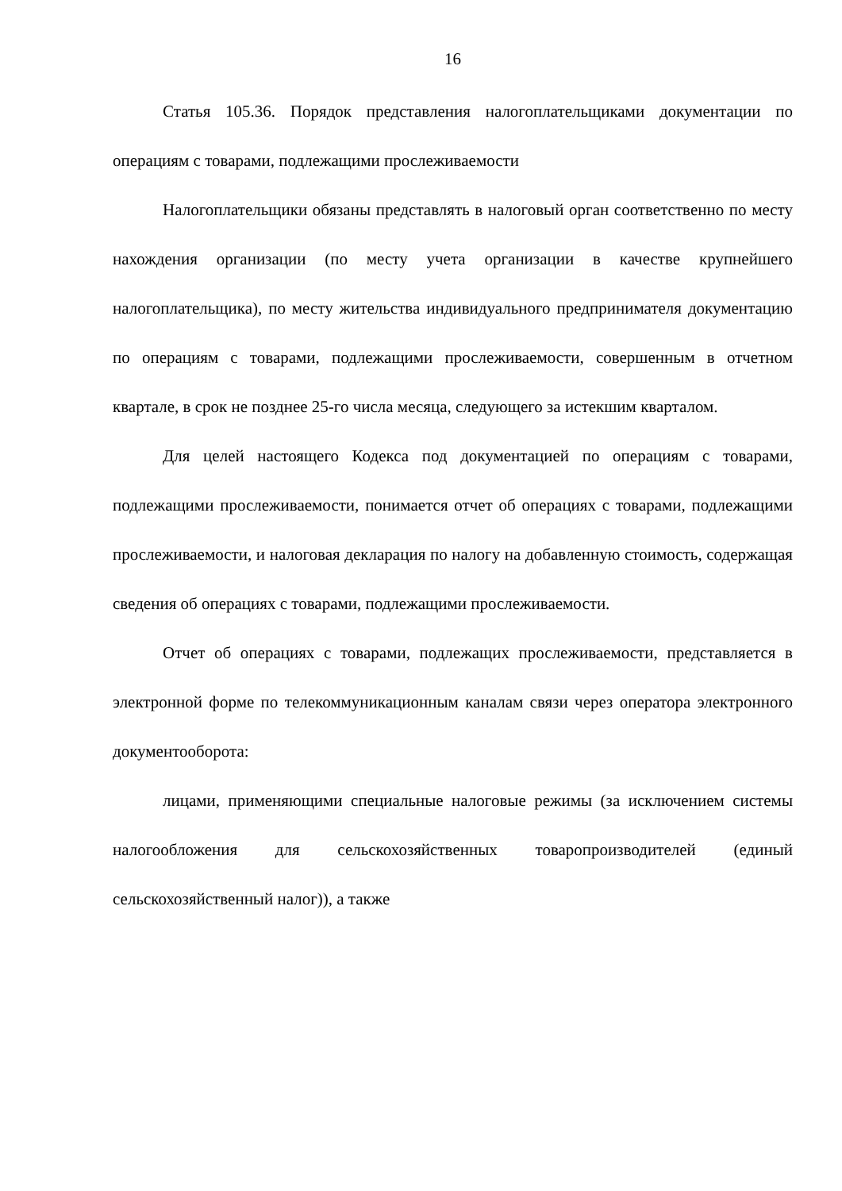16
Статья 105.36. Порядок представления налогоплательщиками документации по операциям с товарами, подлежащими прослеживаемости
Налогоплательщики обязаны представлять в налоговый орган соответственно по месту нахождения организации (по месту учета организации в качестве крупнейшего налогоплательщика), по месту жительства индивидуального предпринимателя документацию по операциям с товарами, подлежащими прослеживаемости, совершенным в отчетном квартале, в срок не позднее 25-го числа месяца, следующего за истекшим кварталом.
Для целей настоящего Кодекса под документацией по операциям с товарами, подлежащими прослеживаемости, понимается отчет об операциях с товарами, подлежащими прослеживаемости, и налоговая декларация по налогу на добавленную стоимость, содержащая сведения об операциях с товарами, подлежащими прослеживаемости.
Отчет об операциях с товарами, подлежащих прослеживаемости, представляется в электронной форме по телекоммуникационным каналам связи через оператора электронного документооборота:
лицами, применяющими специальные налоговые режимы (за исключением системы налогообложения для сельскохозяйственных товаропроизводителей (единый сельскохозяйственный налог)), а также